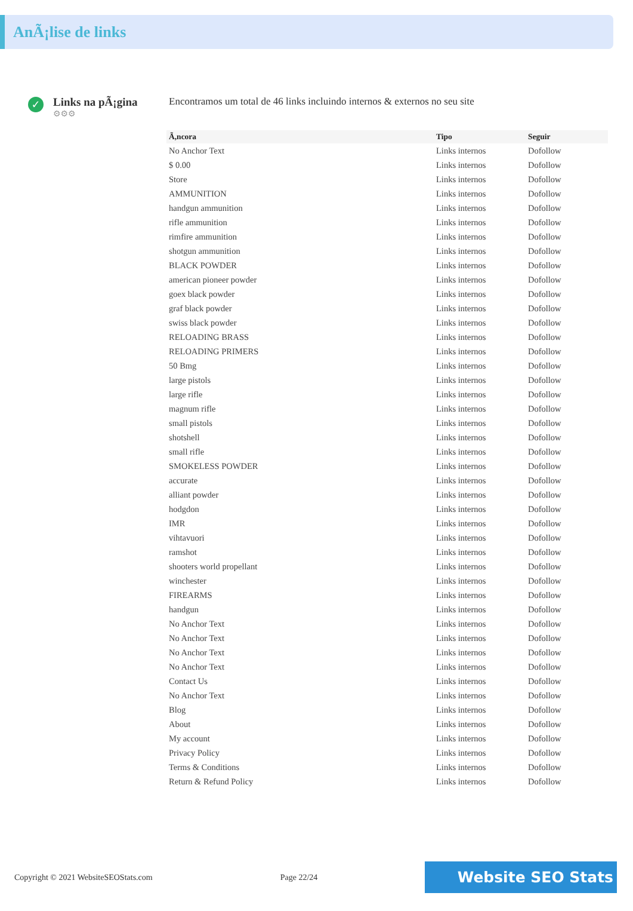AnÃ¡lise de links
✓
Links na pÃ¡gina
⚙⚙⚙
Encontramos um total de 46 links incluindo internos & externos no seu site
| Ã,ncora | Tipo | Seguir |
| --- | --- | --- |
| No Anchor Text | Links internos | Dofollow |
| $ 0.00 | Links internos | Dofollow |
| Store | Links internos | Dofollow |
| AMMUNITION | Links internos | Dofollow |
| handgun ammunition | Links internos | Dofollow |
| rifle ammunition | Links internos | Dofollow |
| rimfire ammunition | Links internos | Dofollow |
| shotgun ammunition | Links internos | Dofollow |
| BLACK POWDER | Links internos | Dofollow |
| american pioneer powder | Links internos | Dofollow |
| goex black powder | Links internos | Dofollow |
| graf black powder | Links internos | Dofollow |
| swiss black powder | Links internos | Dofollow |
| RELOADING BRASS | Links internos | Dofollow |
| RELOADING PRIMERS | Links internos | Dofollow |
| 50 Bmg | Links internos | Dofollow |
| large pistols | Links internos | Dofollow |
| large rifle | Links internos | Dofollow |
| magnum rifle | Links internos | Dofollow |
| small pistols | Links internos | Dofollow |
| shotshell | Links internos | Dofollow |
| small rifle | Links internos | Dofollow |
| SMOKELESS POWDER | Links internos | Dofollow |
| accurate | Links internos | Dofollow |
| alliant powder | Links internos | Dofollow |
| hodgdon | Links internos | Dofollow |
| IMR | Links internos | Dofollow |
| vihtavuori | Links internos | Dofollow |
| ramshot | Links internos | Dofollow |
| shooters world propellant | Links internos | Dofollow |
| winchester | Links internos | Dofollow |
| FIREARMS | Links internos | Dofollow |
| handgun | Links internos | Dofollow |
| No Anchor Text | Links internos | Dofollow |
| No Anchor Text | Links internos | Dofollow |
| No Anchor Text | Links internos | Dofollow |
| No Anchor Text | Links internos | Dofollow |
| Contact Us | Links internos | Dofollow |
| No Anchor Text | Links internos | Dofollow |
| Blog | Links internos | Dofollow |
| About | Links internos | Dofollow |
| My account | Links internos | Dofollow |
| Privacy Policy | Links internos | Dofollow |
| Terms & Conditions | Links internos | Dofollow |
| Return & Refund Policy | Links internos | Dofollow |
Copyright © 2021 WebsiteSEOStats.com Page 22/24 Website SEO Stats